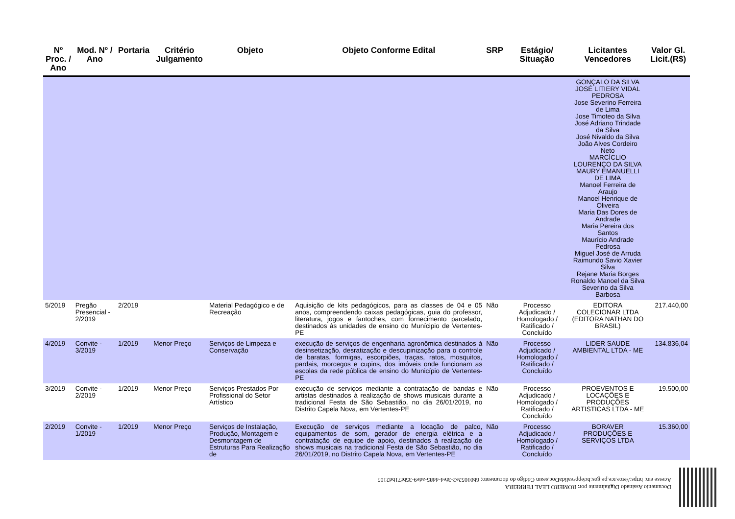| Nº Proc. / Ano | Mod. Nº / Ano | Portaria | Critério Julgamento | Objeto | Objeto Conforme Edital | SRP | Estágio/ Situação | Licitantes Vencedores | Valor Gl. Licit.(R$) |
| --- | --- | --- | --- | --- | --- | --- | --- | --- | --- |
| | | | | | | | | GONÇALO DA SILVA JOSÉ LITIERY VIDAL PEDROSA Jose Severino Ferreira de Lima Jose Timoteo da Silva José Adriano Trindade da Silva José Nivaldo da Silva João Alves Cordeiro Neto MARCÍCLIO LOURENÇO DA SILVA MAURY EMANUELLI DE LIMA Manoel Ferreira de Araujo Manoel Henrique de Oliveira Maria Das Dores de Andrade Maria Pereira dos Santos Maurício Andrade Pedrosa Miguel José de Arruda Raimundo Savio Xavier Silva Rejane Maria Borges Ronaldo Manoel da Silva Severino da Silva Barbosa | |
| 5/2019 | Pregão Presencial - 2/2019 | 2/2019 | | Material Pedagógico e de Recreação | Aquisição de kits pedagógicos, para as classes de 04 e 05 anos, compreendendo caixas pedagógicas, guia do professor, literatura, jogos e fantoches, com fornecimento parcelado, destinados às unidades de ensino do Munícipio de Vertentes-PE | Não | Processo Adjudicado / Homologado / Ratificado / Concluído | EDITORA COLECIONAR LTDA (EDITORA NATHAN DO BRASIL) | 217.440,00 |
| 4/2019 | Convite - 3/2019 | 1/2019 | Menor Preço | Serviços de Limpeza e Conservação | execução de serviços de engenharia agronômica destinados à desinsetização, desratização e descupinização para o controle de baratas, formigas, escorpiões, traças, ratos, mosquitos, pardais, morcegos e cupins, dos imóveis onde funcionam as escolas da rede pública de ensino do Município de Vertentes-PE | Não | Processo Adjudicado / Homologado / Ratificado / Concluído | LIDER SAUDE AMBIENTAL LTDA - ME | 134.836,04 |
| 3/2019 | Convite - 2/2019 | 1/2019 | Menor Preço | Serviços Prestados Por Profissional do Setor Artístico | execução de serviços mediante a contratação de bandas e artistas destinados à realização de shows musicais durante a tradicional Festa de São Sebastião, no dia 26/01/2019, no Distrito Capela Nova, em Vertentes-PE | Não | Processo Adjudicado / Homologado / Ratificado / Concluído | PROEVENTOS E LOCAÇÕES E PRODUÇÕES ARTISTICAS LTDA - ME | 19.500,00 |
| 2/2019 | Convite - 1/2019 | 1/2019 | Menor Preço | Serviços de Instalação, Produção, Montagem e Desmontagem de Estruturas Para Realização de | Execução de serviços mediante a locação de palco, equipamentos de som, gerador de energia elétrica e a contratação de equipe de apoio, destinados à realização de shows musicais na tradicional Festa de São Sebastião, no dia 26/01/2019, no Distrito Capela Nova, em Vertentes-PE | Não | Processo Adjudicado / Homologado / Ratificado / Concluído | BORAVER PRODUÇÕES E SERVIÇOS LTDA | 15.360,00 |
Documento Assinado Digitalmente por: ROMERO LEAL FERREIRA
Acesse em: https://etce.tce.pe.gov.br/epp/validaDoc.seam Código do documento: 6b01052e2-3fe4-4485-ade9-35bf71bd2105